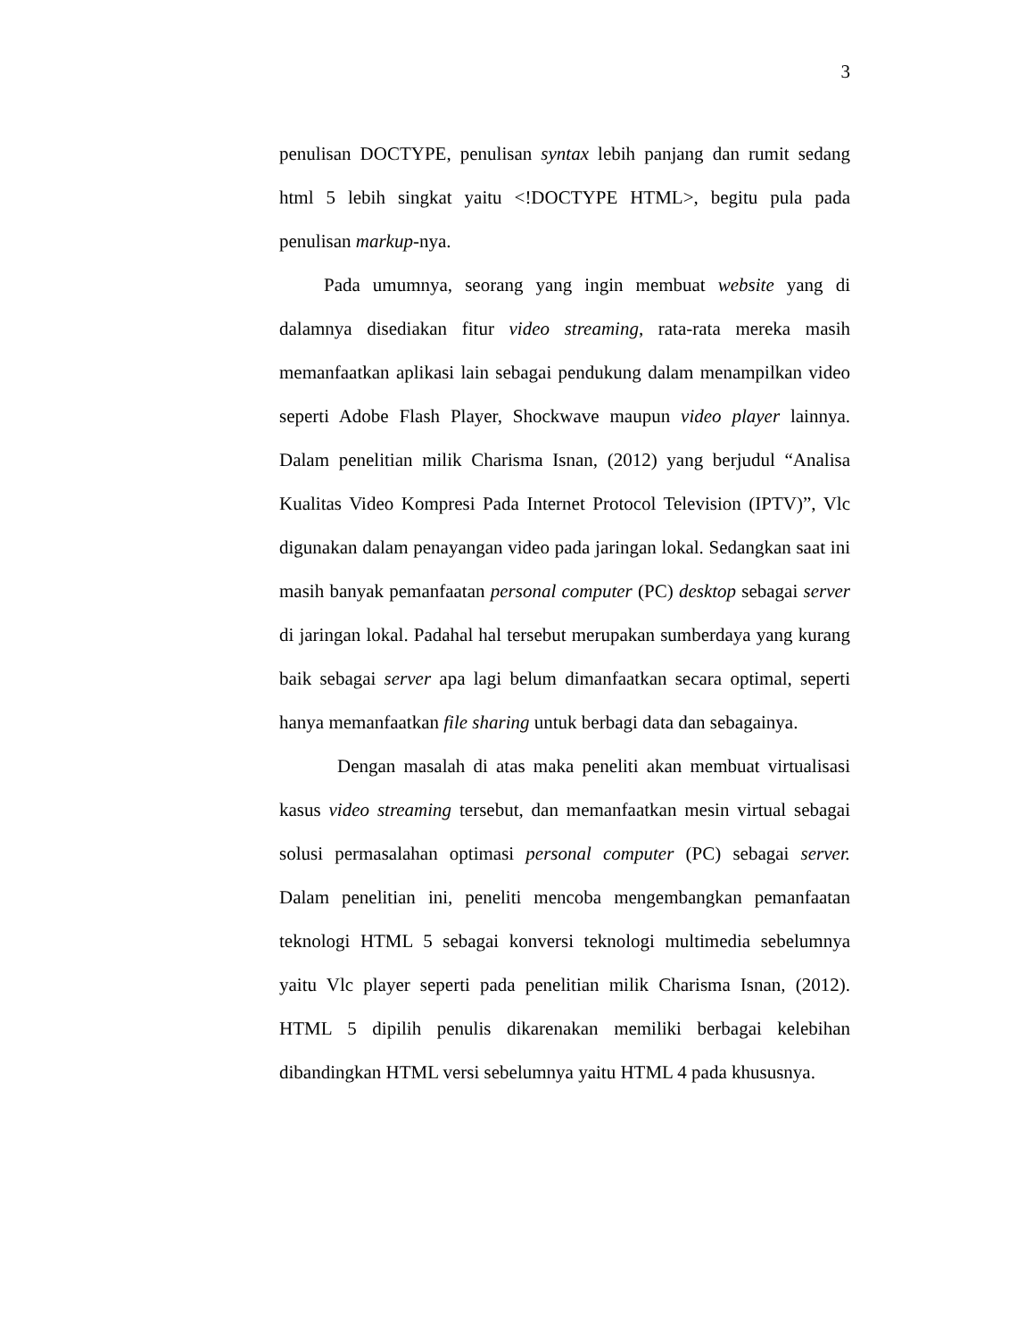3
penulisan DOCTYPE, penulisan syntax lebih panjang dan rumit sedang html 5 lebih singkat yaitu <!DOCTYPE HTML>, begitu pula pada penulisan markup-nya.
Pada umumnya, seorang yang ingin membuat website yang di dalamnya disediakan fitur video streaming, rata-rata mereka masih memanfaatkan aplikasi lain sebagai pendukung dalam menampilkan video seperti Adobe Flash Player, Shockwave maupun video player lainnya. Dalam penelitian milik Charisma Isnan, (2012) yang berjudul “Analisa Kualitas Video Kompresi Pada Internet Protocol Television (IPTV)”, Vlc digunakan dalam penayangan video pada jaringan lokal. Sedangkan saat ini masih banyak pemanfaatan personal computer (PC) desktop sebagai server di jaringan lokal. Padahal hal tersebut merupakan sumberdaya yang kurang baik sebagai server apa lagi belum dimanfaatkan secara optimal, seperti hanya memanfaatkan file sharing untuk berbagi data dan sebagainya.
Dengan masalah di atas maka peneliti akan membuat virtualisasi kasus video streaming tersebut, dan memanfaatkan mesin virtual sebagai solusi permasalahan optimasi personal computer (PC) sebagai server. Dalam penelitian ini, peneliti mencoba mengembangkan pemanfaatan teknologi HTML 5 sebagai konversi teknologi multimedia sebelumnya yaitu Vlc player seperti pada penelitian milik Charisma Isnan, (2012). HTML 5 dipilih penulis dikarenakan memiliki berbagai kelebihan dibandingkan HTML versi sebelumnya yaitu HTML 4 pada khususnya.